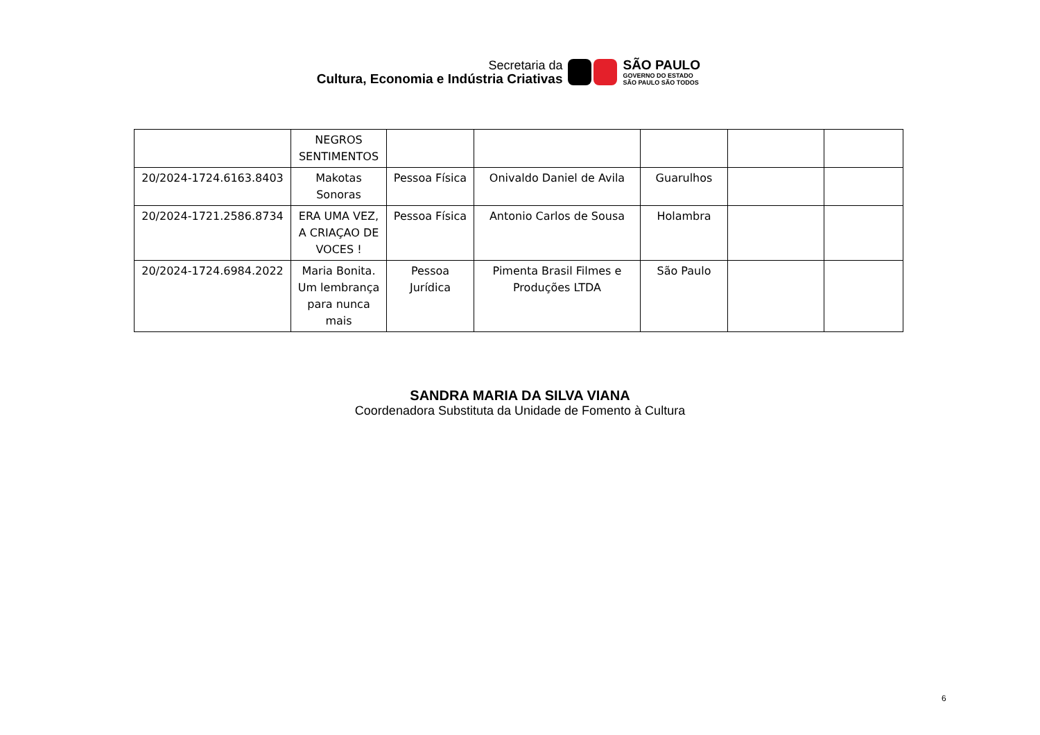Secretaria da
Cultura, Economia e Indústria Criativas
SÃO PAULO
GOVERNO DO ESTADO
SÃO PAULO SÃO TODOS
| | NEGROS SENTIMENTOS | | | | | |
| 20/2024-1724.6163.8403 | Makotas Sonoras | Pessoa Física | Onivaldo Daniel de Avila | Guarulhos | | |
| 20/2024-1721.2586.8734 | ERA UMA VEZ, A CRIAÇAO DE VOCES ! | Pessoa Física | Antonio Carlos de Sousa | Holambra | | |
| 20/2024-1724.6984.2022 | Maria Bonita. Um lembrança para nunca mais | Pessoa Jurídica | Pimenta Brasil Filmes e Produções LTDA | São Paulo | | |
SANDRA MARIA DA SILVA VIANA
Coordenadora Substituta da Unidade de Fomento à Cultura
6